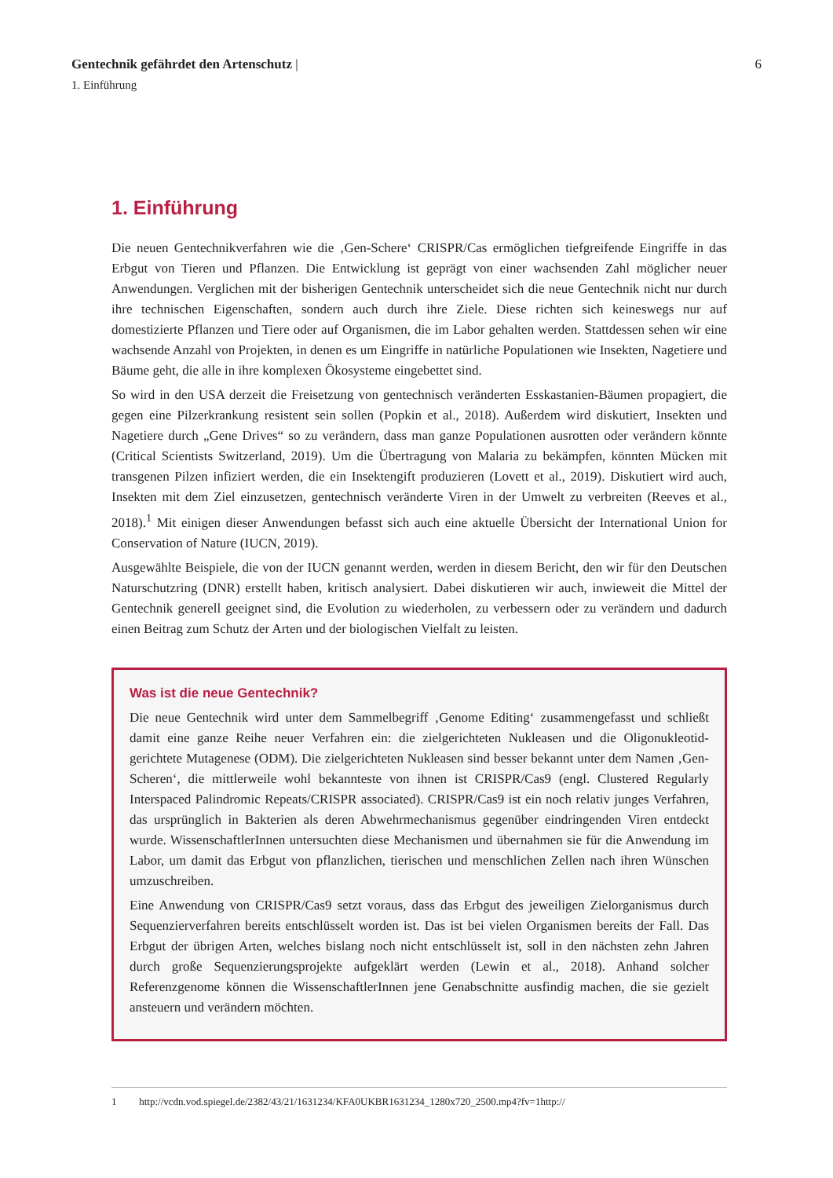Gentechnik gefährdet den Artenschutz | 6
1. Einführung
1. Einführung
Die neuen Gentechnikverfahren wie die ‚Gen-Schere‘ CRISPR/Cas ermöglichen tiefgreifende Eingriffe in das Erbgut von Tieren und Pflanzen. Die Entwicklung ist geprägt von einer wachsenden Zahl möglicher neuer Anwendungen. Verglichen mit der bisherigen Gentechnik unterscheidet sich die neue Gentechnik nicht nur durch ihre technischen Eigenschaften, sondern auch durch ihre Ziele. Diese richten sich keineswegs nur auf domestizierte Pflanzen und Tiere oder auf Organismen, die im Labor gehalten werden. Stattdessen sehen wir eine wachsende Anzahl von Projekten, in denen es um Eingriffe in natürliche Populationen wie Insekten, Nagetiere und Bäume geht, die alle in ihre komplexen Ökosysteme eingebettet sind.
So wird in den USA derzeit die Freisetzung von gentechnisch veränderten Esskastanien-Bäumen propagiert, die gegen eine Pilzerkrankung resistent sein sollen (Popkin et al., 2018). Außerdem wird diskutiert, Insekten und Nagetiere durch „Gene Drives“ so zu verändern, dass man ganze Populationen ausrotten oder verändern könnte (Critical Scientists Switzerland, 2019). Um die Übertragung von Malaria zu bekämpfen, könnten Mücken mit transgenen Pilzen infiziert werden, die ein Insektengift produzieren (Lovett et al., 2019). Diskutiert wird auch, Insekten mit dem Ziel einzusetzen, gentechnisch veränderte Viren in der Umwelt zu verbreiten (Reeves et al., 2018).<sup>1</sup> Mit einigen dieser Anwendungen befasst sich auch eine aktuelle Übersicht der International Union for Conservation of Nature (IUCN, 2019).
Ausgewählte Beispiele, die von der IUCN genannt werden, werden in diesem Bericht, den wir für den Deutschen Naturschutzring (DNR) erstellt haben, kritisch analysiert. Dabei diskutieren wir auch, inwieweit die Mittel der Gentechnik generell geeignet sind, die Evolution zu wiederholen, zu verbessern oder zu verändern und dadurch einen Beitrag zum Schutz der Arten und der biologischen Vielfalt zu leisten.
Was ist die neue Gentechnik?
Die neue Gentechnik wird unter dem Sammelbegriff ‚Genome Editing‘ zusammengefasst und schließt damit eine ganze Reihe neuer Verfahren ein: die zielgerichteten Nukleasen und die Oligonukleotid-gerichtete Mutagenese (ODM). Die zielgerichteten Nukleasen sind besser bekannt unter dem Namen ‚Gen-Scheren‘, die mittlerweile wohl bekannteste von ihnen ist CRISPR/Cas9 (engl. Clustered Regularly Interspaced Palindromic Repeats/CRISPR associated). CRISPR/Cas9 ist ein noch relativ junges Verfahren, das ursprünglich in Bakterien als deren Abwehrmechanismus gegenüber eindringenden Viren entdeckt wurde. WissenschaftlerInnen untersuchten diese Mechanismen und übernahmen sie für die Anwendung im Labor, um damit das Erbgut von pflanzlichen, tierischen und menschlichen Zellen nach ihren Wünschen umzuschreiben.
Eine Anwendung von CRISPR/Cas9 setzt voraus, dass das Erbgut des jeweiligen Zielorganismus durch Sequenzierverfahren bereits entschlüsselt worden ist. Das ist bei vielen Organismen bereits der Fall. Das Erbgut der übrigen Arten, welches bislang noch nicht entschlüsselt ist, soll in den nächsten zehn Jahren durch große Sequenzierungsprojekte aufgeklärt werden (Lewin et al., 2018). Anhand solcher Referenzgenome können die WissenschaftlerInnen jene Genabschnitte ausfindig machen, die sie gezielt ansteuern und verändern möchten.
1 http://vcdn.vod.spiegel.de/2382/43/21/1631234/KFA0UKBR1631234_1280x720_2500.mp4?fv=1http://